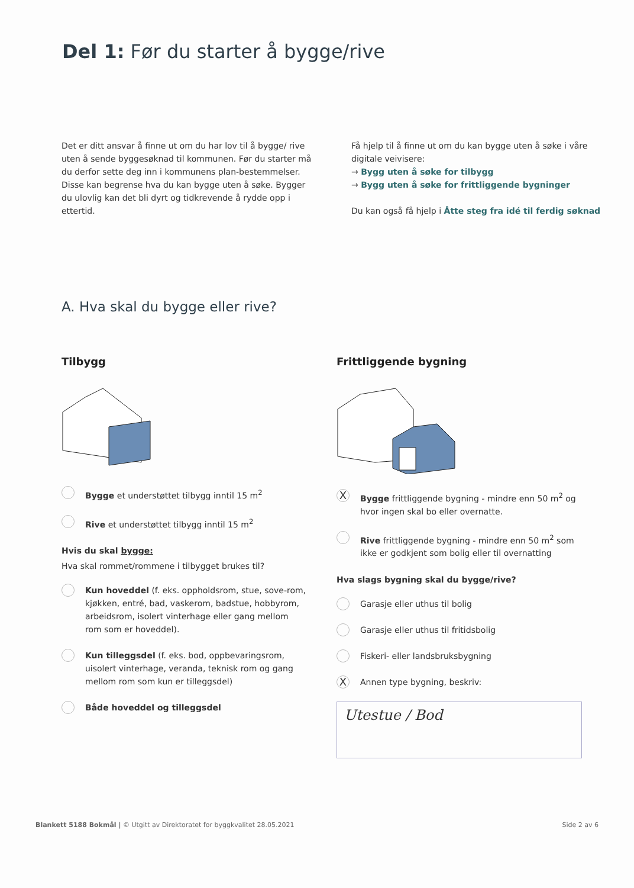Del 1: Før du starter å bygge/rive
Det er ditt ansvar å finne ut om du har lov til å bygge/ rive uten å sende byggesøknad til kommunen. Før du starter må du derfor sette deg inn i kommunens plan-bestemmelser. Disse kan begrense hva du kan bygge uten å søke. Bygger du ulovlig kan det bli dyrt og tidkrevende å rydde opp i ettertid.
Få hjelp til å finne ut om du kan bygge uten å søke i våre digitale veivisere:
→ Bygg uten å søke for tilbygg
→ Bygg uten å søke for frittliggende bygninger
Du kan også få hjelp i Åtte steg fra idé til ferdig søknad
A. Hva skal du bygge eller rive?
Tilbygg
Bygge et understøttet tilbygg inntil 15 m<sup>2</sup>
Rive et understøttet tilbygg inntil 15 m<sup>2</sup>
Hvis du skal bygge:
Hva skal rommet/rommene i tilbygget brukes til?
Kun hoveddel (f. eks. oppholdsrom, stue, sove-rom, kjøkken, entré, bad, vaskerom, badstue, hobbyrom, arbeidsrom, isolert vinterhage eller gang mellom rom som er hoveddel).
Kun tilleggsdel (f. eks. bod, oppbevaringsrom, uisolert vinterhage, veranda, teknisk rom og gang mellom rom som kun er tilleggsdel)
Både hoveddel og tilleggsdel
Frittliggende bygning
X Bygge frittliggende bygning - mindre enn 50 m<sup>2</sup> og hvor ingen skal bo eller overnatte.
Rive frittliggende bygning - mindre enn 50 m<sup>2</sup> som ikke er godkjent som bolig eller til overnatting
Hva slags bygning skal du bygge/rive?
Garasje eller uthus til bolig
Garasje eller uthus til fritidsbolig
Fiskeri- eller landsbruksbygning
X Annen type bygning, beskriv:
Utestue / Bod
Blankett 5188 Bokmål | © Utgitt av Direktoratet for byggkvalitet 28.05.2021 Side 2 av 6